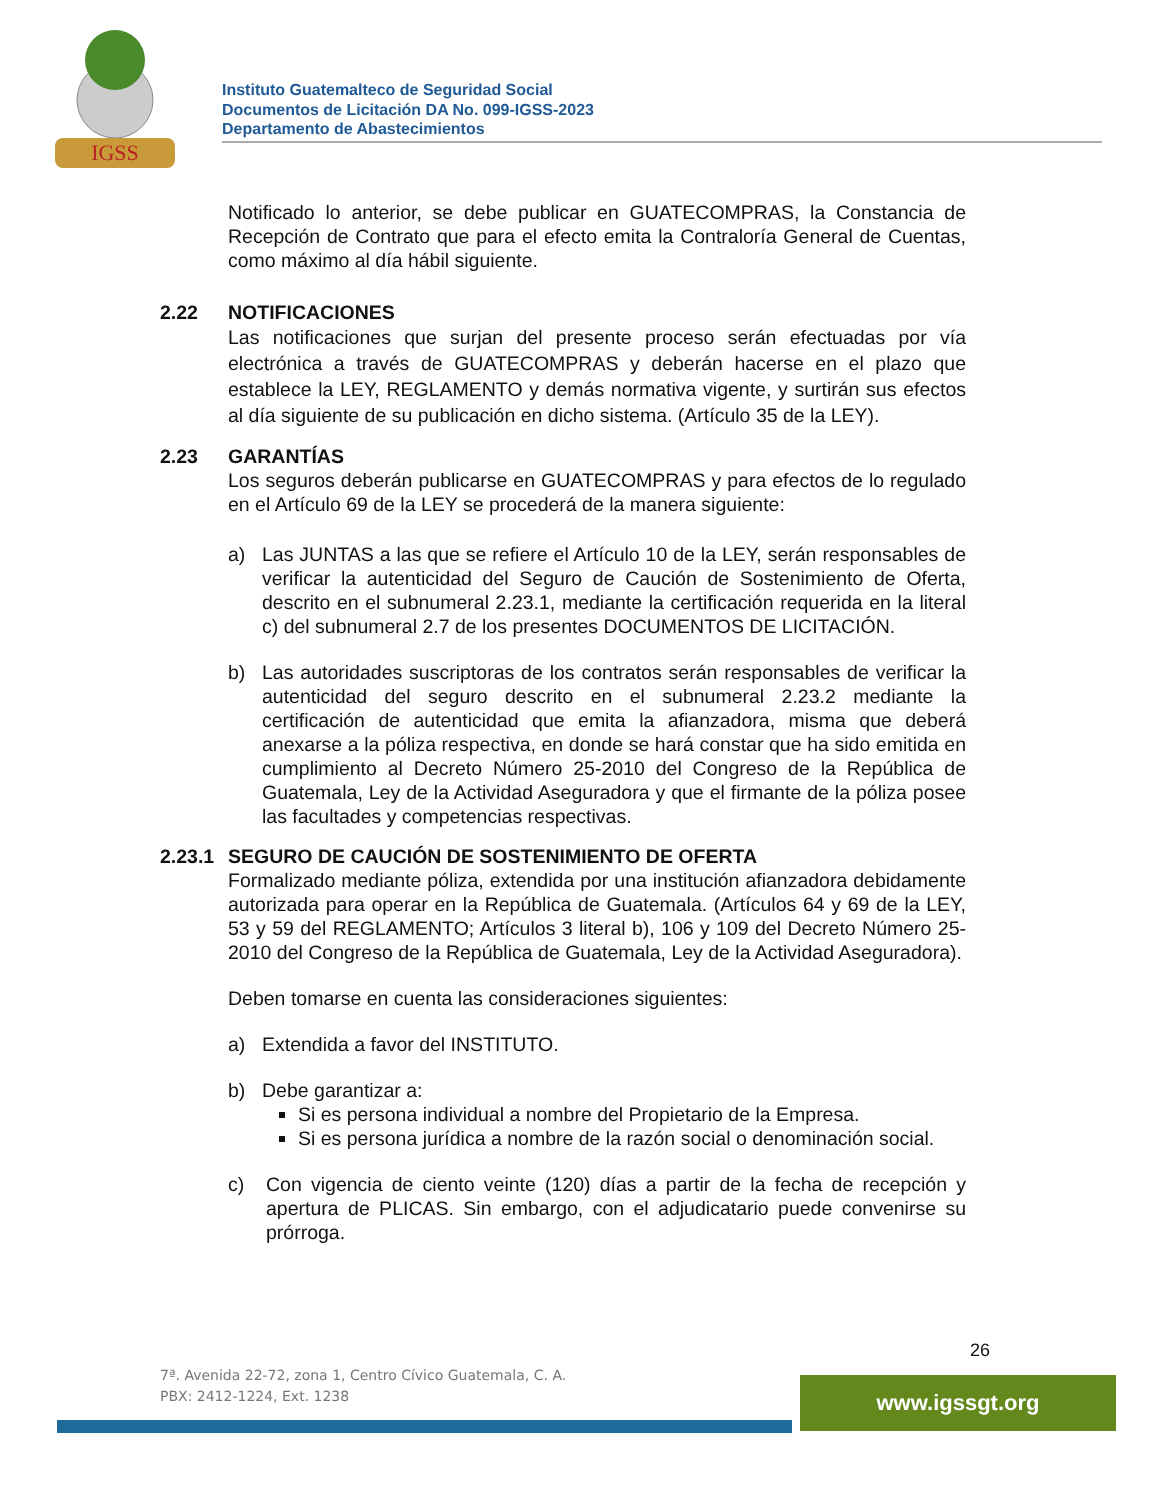IGSS
Instituto Guatemalteco de Seguridad Social
Documentos de Licitación DA No. 099-IGSS-2023
Departamento de Abastecimientos
Notificado lo anterior, se debe publicar en GUATECOMPRAS, la Constancia de Recepción de Contrato que para el efecto emita la Contraloría General de Cuentas, como máximo al día hábil siguiente.
2.22 NOTIFICACIONES
Las notificaciones que surjan del presente proceso serán efectuadas por vía electrónica a través de GUATECOMPRAS y deberán hacerse en el plazo que establece la LEY, REGLAMENTO y demás normativa vigente, y surtirán sus efectos al día siguiente de su publicación en dicho sistema. (Artículo 35 de la LEY).
2.23 GARANTÍAS
Los seguros deberán publicarse en GUATECOMPRAS y para efectos de lo regulado en el Artículo 69 de la LEY se procederá de la manera siguiente:
a) Las JUNTAS a las que se refiere el Artículo 10 de la LEY, serán responsables de verificar la autenticidad del Seguro de Caución de Sostenimiento de Oferta, descrito en el subnumeral 2.23.1, mediante la certificación requerida en la literal c) del subnumeral 2.7 de los presentes DOCUMENTOS DE LICITACIÓN.
b) Las autoridades suscriptoras de los contratos serán responsables de verificar la autenticidad del seguro descrito en el subnumeral 2.23.2 mediante la certificación de autenticidad que emita la afianzadora, misma que deberá anexarse a la póliza respectiva, en donde se hará constar que ha sido emitida en cumplimiento al Decreto Número 25-2010 del Congreso de la República de Guatemala, Ley de la Actividad Aseguradora y que el firmante de la póliza posee las facultades y competencias respectivas.
2.23.1
SEGURO DE CAUCIÓN DE SOSTENIMIENTO DE OFERTA
Formalizado mediante póliza, extendida por una institución afianzadora debidamente autorizada para operar en la República de Guatemala. (Artículos 64 y 69 de la LEY, 53 y 59 del REGLAMENTO; Artículos 3 literal b), 106 y 109 del Decreto Número 25-2010 del Congreso de la República de Guatemala, Ley de la Actividad Aseguradora).
Deben tomarse en cuenta las consideraciones siguientes:
a) Extendida a favor del INSTITUTO.
b) Debe garantizar a:
Si es persona individual a nombre del Propietario de la Empresa.
Si es persona jurídica a nombre de la razón social o denominación social.
c) Con vigencia de ciento veinte (120) días a partir de la fecha de recepción y apertura de PLICAS. Sin embargo, con el adjudicatario puede convenirse su prórroga.
26
7ª. Avenida 22-72, zona 1, Centro Cívico Guatemala, C. A.
PBX: 2412-1224, Ext. 1238
www.igssgt.org